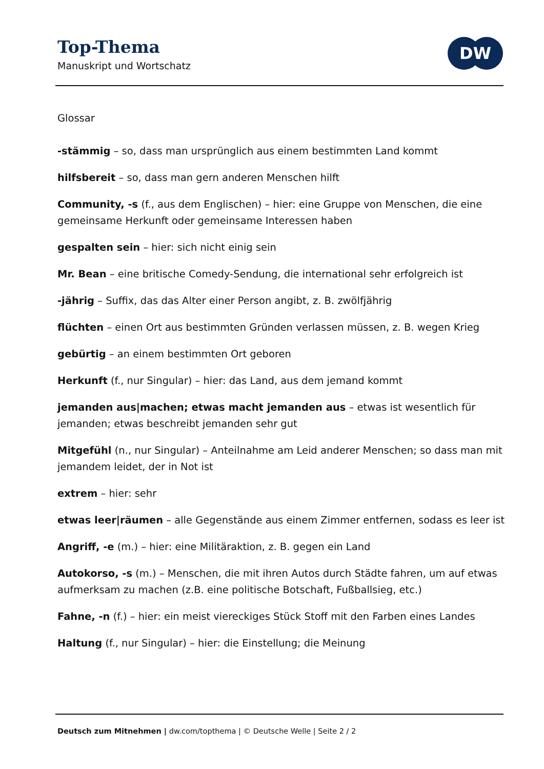Top-Thema
Manuskript und Wortschatz
DW
Glossar
-stämmig – so, dass man ursprünglich aus einem bestimmten Land kommt
hilfsbereit – so, dass man gern anderen Menschen hilft
Community, -s (f., aus dem Englischen) – hier: eine Gruppe von Menschen, die eine gemeinsame Herkunft oder gemeinsame Interessen haben
gespalten sein – hier: sich nicht einig sein
Mr. Bean – eine britische Comedy-Sendung, die international sehr erfolgreich ist
-jährig – Suffix, das das Alter einer Person angibt, z. B. zwölfjährig
flüchten – einen Ort aus bestimmten Gründen verlassen müssen, z. B. wegen Krieg
gebürtig – an einem bestimmten Ort geboren
Herkunft (f., nur Singular) – hier: das Land, aus dem jemand kommt
jemanden aus|machen; etwas macht jemanden aus – etwas ist wesentlich für jemanden; etwas beschreibt jemanden sehr gut
Mitgefühl (n., nur Singular) – Anteilnahme am Leid anderer Menschen; so dass man mit jemandem leidet, der in Not ist
extrem – hier: sehr
etwas leer|räumen – alle Gegenstände aus einem Zimmer entfernen, sodass es leer ist
Angriff, -e (m.) – hier: eine Militäraktion, z. B. gegen ein Land
Autokorso, -s (m.) – Menschen, die mit ihren Autos durch Städte fahren, um auf etwas aufmerksam zu machen (z.B. eine politische Botschaft, Fußballsieg, etc.)
Fahne, -n (f.) – hier: ein meist viereckiges Stück Stoff mit den Farben eines Landes
Haltung (f., nur Singular) – hier: die Einstellung; die Meinung
Deutsch zum Mitnehmen | dw.com/topthema | © Deutsche Welle | Seite 2 / 2